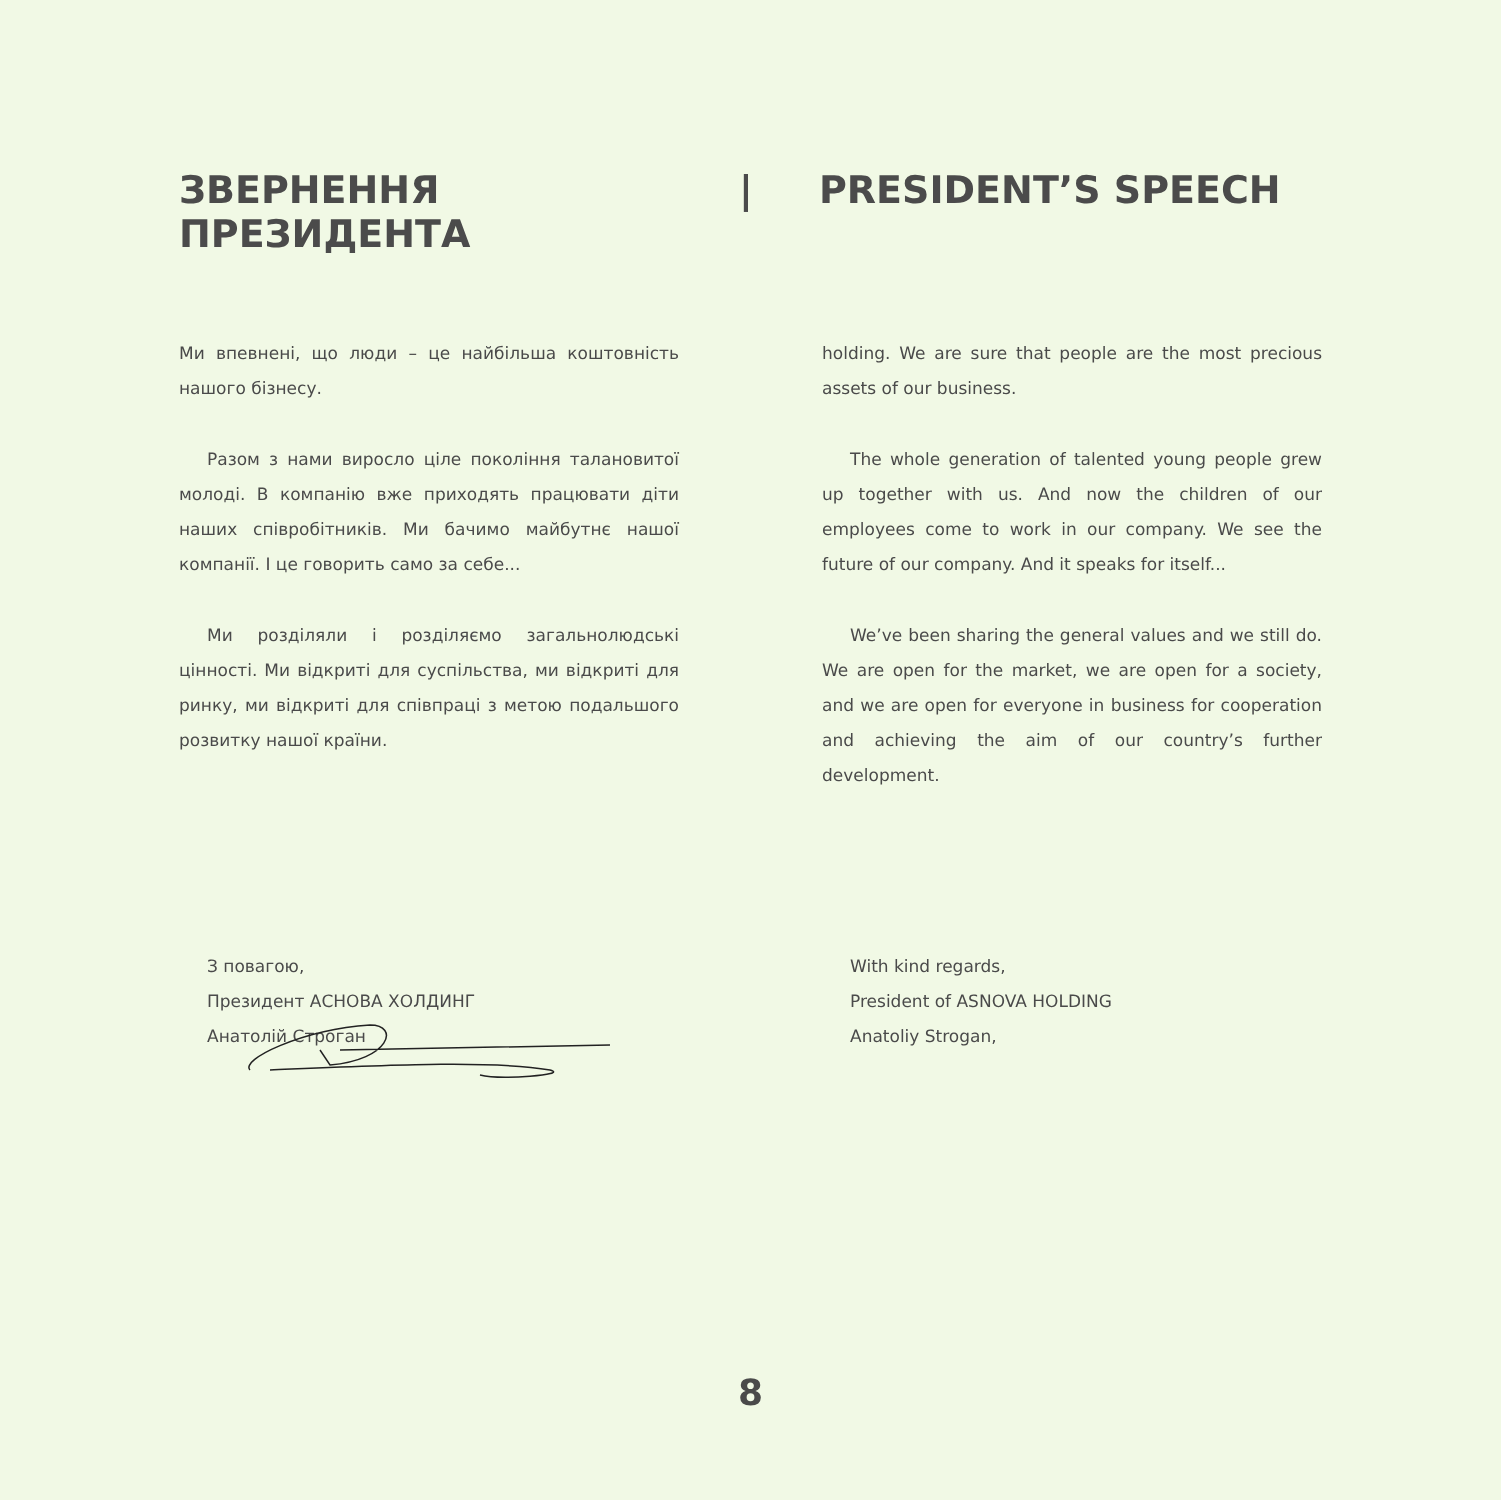ЗВЕРНЕННЯ ПРЕЗИДЕНТА | PRESIDENT’S SPEECH
Ми впевнені, що люди – це найбільша коштовність нашого бізнесу.
Разом з нами виросло ціле покоління талановитої молоді. В компанію вже приходять працювати діти наших співробітників. Ми бачимо майбутнє нашої компанії. І це говорить само за себе...
Ми розділяли і розділяємо загальнолюдські цінності. Ми відкриті для суспільства, ми відкриті для ринку, ми відкриті для співпраці з метою подальшого розвитку нашої країни.
holding. We are sure that people are the most precious assets of our business.
The whole generation of talented young people grew up together with us. And now the children of our employees come to work in our company. We see the future of our company. And it speaks for itself...
We’ve been sharing the general values and we still do. We are open for the market, we are open for a society, and we are open for everyone in business for cooperation and achieving the aim of our country’s further development.
З повагою,
Президент АСНОВА ХОЛДИНГ
Анатолій Строган
With kind regards,
President of ASNOVA HOLDING
Anatoliy Strogan,
8